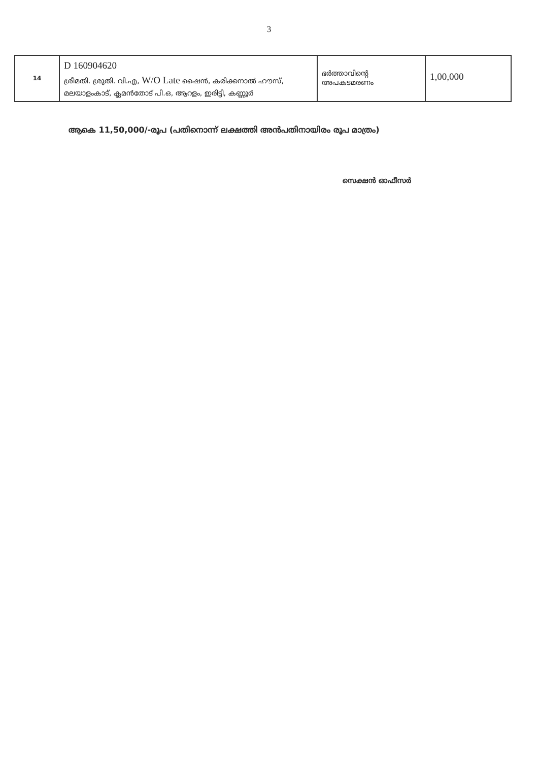3
| 14 | D 160904620 ശ്രീമതി. ശ്രുതി. വി.എ, W/O Late ഷൈൻ, കരിക്കനാൽ ഹൗസ്, മലയാളംകാട്, ക്ലമൻതോട് പി.ഒ, ആറളം, ഇരിട്ടി, കണ്ണൂർ | ഭർത്താവിന്റെ അപകടമരണം | 1,00,000 |
ആകെ 11,50,000/-രൂപ (പതിനൊന്ന് ലക്ഷത്തി അൻപതിനായിരം രൂപ മാത്രം)
സെക്ഷൻ ഓഫീസർ